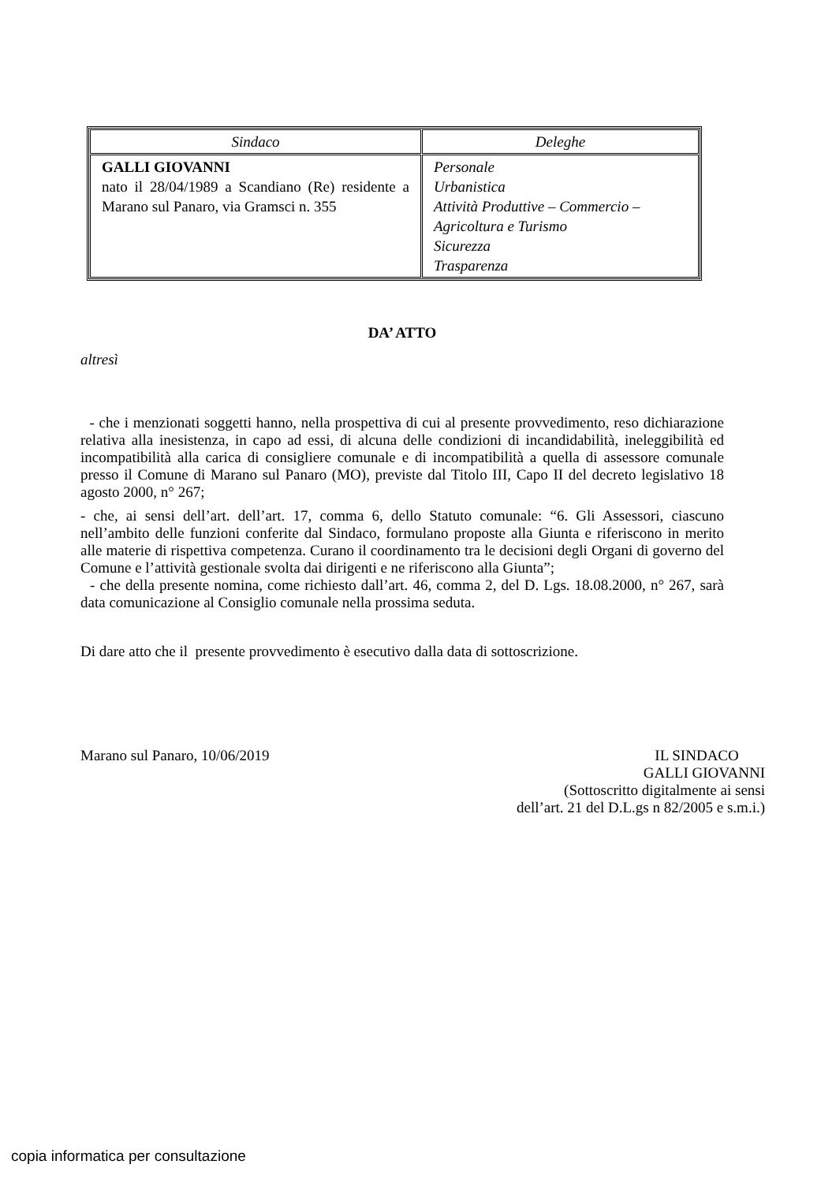| Sindaco | Deleghe |
| GALLI GIOVANNI nato il 28/04/1989 a Scandiano (Re) residente a Marano sul Panaro, via Gramsci n. 355 | Personale Urbanistica Attività Produttive – Commercio – Agricoltura e Turismo Sicurezza Trasparenza |
DA’ ATTO
altresì
- che i menzionati soggetti hanno, nella prospettiva di cui al presente provvedimento, reso dichiarazione relativa alla inesistenza, in capo ad essi, di alcuna delle condizioni di incandidabilità, ineleggibilità ed incompatibilità alla carica di consigliere comunale e di incompatibilità a quella di assessore comunale presso il Comune di Marano sul Panaro (MO), previste dal Titolo III, Capo II del decreto legislativo 18 agosto 2000, n° 267;
- che, ai sensi dell’art. dell’art. 17, comma 6, dello Statuto comunale: “6. Gli Assessori, ciascuno nell’ambito delle funzioni conferite dal Sindaco, formulano proposte alla Giunta e riferiscono in merito alle materie di rispettiva competenza. Curano il coordinamento tra le decisioni degli Organi di governo del Comune e l’attività gestionale svolta dai dirigenti e ne riferiscono alla Giunta”;
- che della presente nomina, come richiesto dall’art. 46, comma 2, del D. Lgs. 18.08.2000, n° 267, sarà data comunicazione al Consiglio comunale nella prossima seduta.
Di dare atto che il presente provvedimento è esecutivo dalla data di sottoscrizione.
Marano sul Panaro, 10/06/2019 IL SINDACO
GALLI GIOVANNI
(Sottoscritto digitalmente ai sensi
dell’art. 21 del D.L.gs n 82/2005 e s.m.i.)
copia informatica per consultazione